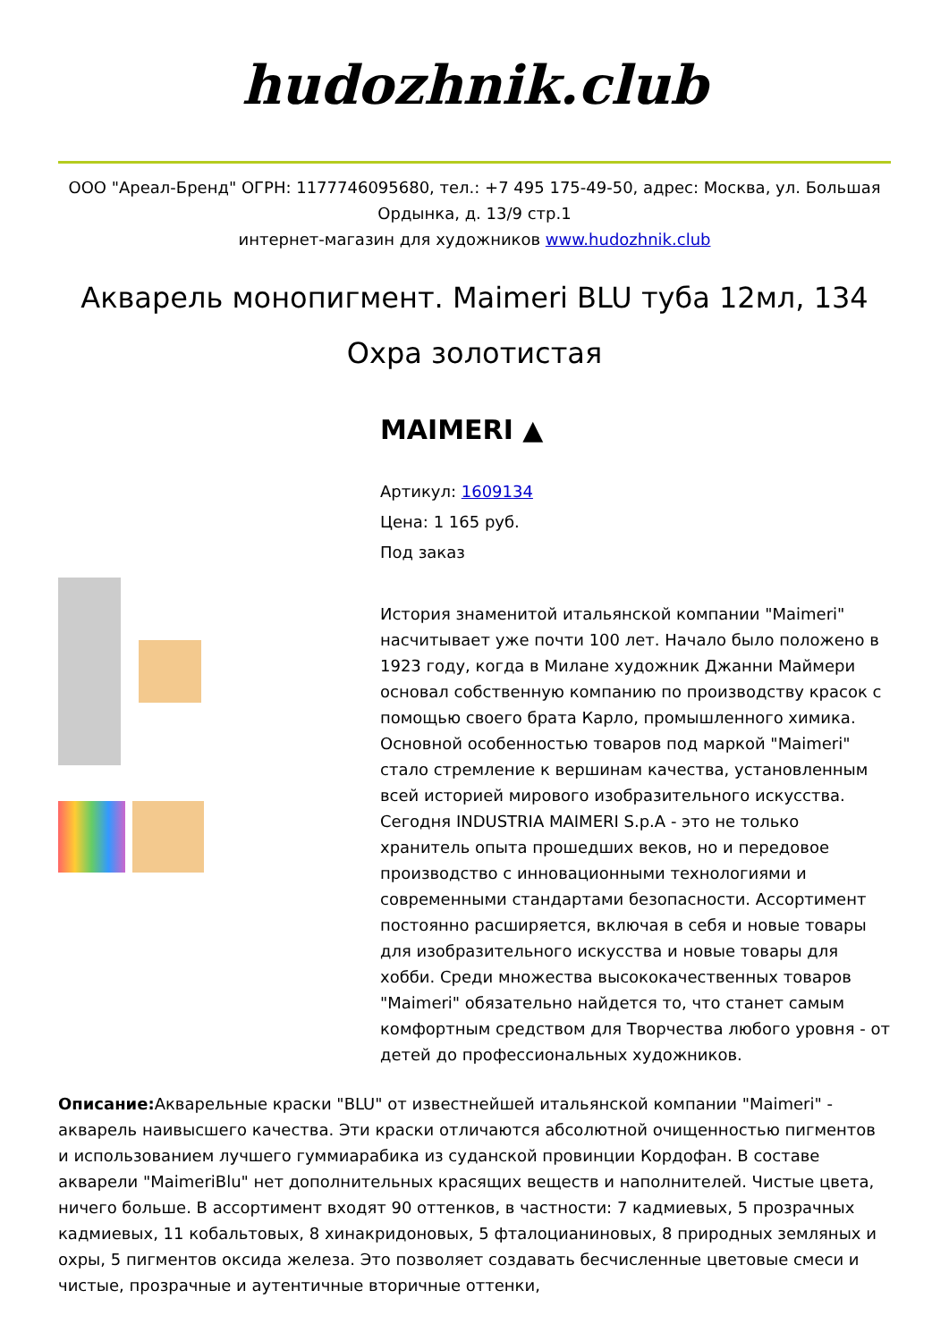hudozhnik.club
ООО "Ареал-Бренд" ОГРН: 1177746095680, тел.: +7 495 175-49-50, адрес: Москва, ул. Большая Ордынка, д. 13/9 стр.1
интернет-магазин для художников www.hudozhnik.club
Акварель монопигмент. Maimeri BLU туба 12мл, 134 Охра золотистая
MAIMERI ▲
Артикул: 1609134
Цена: 1 165 руб.
Под заказ
История знаменитой итальянской компании "Maimeri" насчитывает уже почти 100 лет. Начало было положено в 1923 году, когда в Милане художник Джанни Маймери основал собственную компанию по производству красок с помощью своего брата Карло, промышленного химика. Основной особенностью товаров под маркой "Maimeri" стало стремление к вершинам качества, установленным всей историей мирового изобразительного искусства. Сегодня INDUSTRIA MAIMERI S.p.A - это не только хранитель опыта прошедших веков, но и передовое производство с инновационными технологиями и современными стандартами безопасности. Ассортимент постоянно расширяется, включая в себя и новые товары для изобразительного искусства и новые товары для хобби. Среди множества высококачественных товаров "Maimeri" обязательно найдется то, что станет самым комфортным средством для Творчества любого уровня - от детей до профессиональных художников.
Описание: Акварельные краски "BLU" от известнейшей итальянской компании "Maimeri" - акварель наивысшего качества. Эти краски отличаются абсолютной очищенностью пигментов и использованием лучшего гуммиарабика из суданской провинции Кордофан. В составе акварели "MaimeriBlu" нет дополнительных красящих веществ и наполнителей. Чистые цвета, ничего больше. В ассортимент входят 90 оттенков, в частности: 7 кадмиевых, 5 прозрачных кадмиевых, 11 кобальтовых, 8 хинакридоновых, 5 фталоцианиновых, 8 природных земляных и охры, 5 пигментов оксида железа. Это позволяет создавать бесчисленные цветовые смеси и чистые, прозрачные и аутентичные вторичные оттенки,